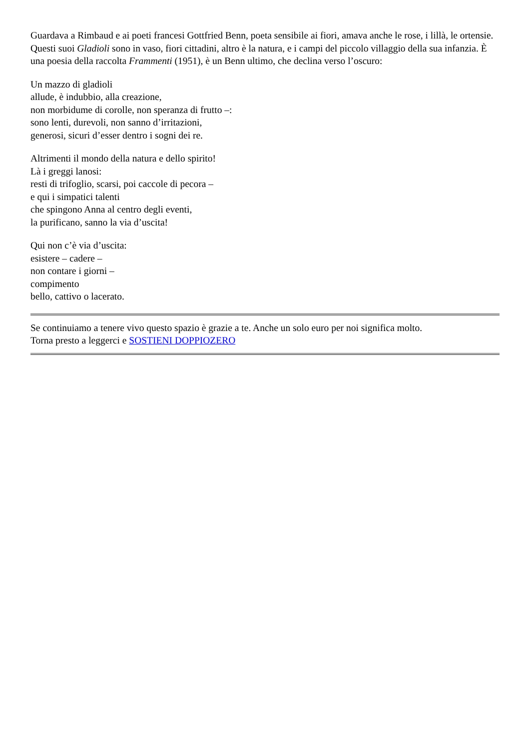Guardava a Rimbaud e ai poeti francesi Gottfried Benn, poeta sensibile ai fiori, amava anche le rose, i lillà, le ortensie. Questi suoi Gladioli sono in vaso, fiori cittadini, altro è la natura, e i campi del piccolo villaggio della sua infanzia. È una poesia della raccolta Frammenti (1951), è un Benn ultimo, che declina verso l’oscuro:
Un mazzo di gladioli
allude, è indubbio, alla creazione,
non morbidume di corolle, non speranza di frutto –:
sono lenti, durevoli, non sanno d’irritazioni,
generosi, sicuri d’esser dentro i sogni dei re.
Altrimenti il mondo della natura e dello spirito!
Là i greggi lanosi:
resti di trifoglio, scarsi, poi caccole di pecora –
e qui i simpatici talenti
che spingono Anna al centro degli eventi,
la purificano, sanno la via d’uscita!
Qui non c’è via d’uscita:
esistere – cadere –
non contare i giorni –
compimento
bello, cattivo o lacerato.
Se continuiamo a tenere vivo questo spazio è grazie a te. Anche un solo euro per noi significa molto.
Torna presto a leggerci e SOSTIENI DOPPIOZERO